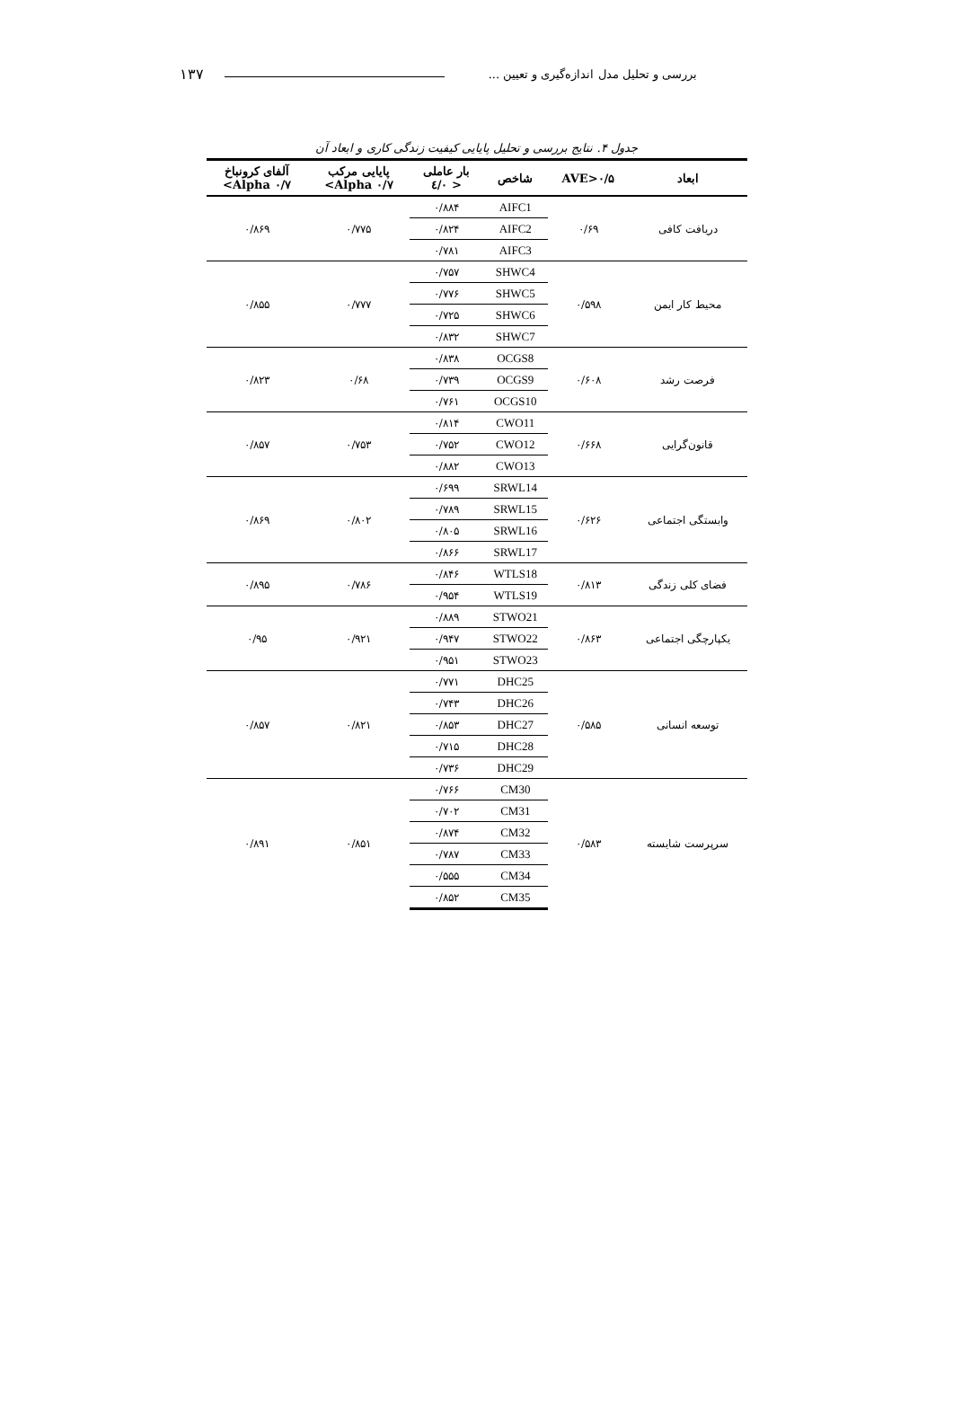بررسی و تحلیل مدل اندازه‌گیری و تعیین ... ۱۳۷
جدول ۴. نتایج بررسی و تحلیل پایایی کیفیت زندگی کاری و ابعاد آن
| ابعاد | AVE>۰/۵ | شاخص | بار عاملی < ۰/٤ | پایایی مرکب ۰/۷ Alpha> | آلفای کرونباخ ۰/۷ Alpha> |
| --- | --- | --- | --- | --- | --- |
| دریافت کافی | ۰/۶۹ | AIFC1 | ۰/۸۸۴ | ۰/۷۷۵ | ۰/۸۶۹ |
| | | AIFC2 | ۰/۸۲۴ | | |
| | | AIFC3 | ۰/۷۸۱ | | |
| محیط کار ایمن | ۰/۵۹۸ | SHWC4 | ۰/۷۵۷ | ۰/۷۷۷ | ۰/۸۵۵ |
| | | SHWC5 | ۰/۷۷۶ | | |
| | | SHWC6 | ۰/۷۲۵ | | |
| | | SHWC7 | ۰/۸۳۲ | | |
| فرصت رشد | ۰/۶۰۸ | OCGS8 | ۰/۸۳۸ | ۰/۶۸ | ۰/۸۲۳ |
| | | OCGS9 | ۰/۷۳۹ | | |
| | | OCGS10 | ۰/۷۶۱ | | |
| قانون‌گرایی | ۰/۶۶۸ | CWO11 | ۰/۸۱۴ | ۰/۷۵۳ | ۰/۸۵۷ |
| | | CWO12 | ۰/۷۵۲ | | |
| | | CWO13 | ۰/۸۸۲ | | |
| وابستگی اجتماعی | ۰/۶۲۶ | SRWL14 | ۰/۶۹۹ | ۰/۸۰۲ | ۰/۸۶۹ |
| | | SRWL15 | ۰/۷۸۹ | | |
| | | SRWL16 | ۰/۸۰۵ | | |
| | | SRWL17 | ۰/۸۶۶ | | |
| فضای کلی زندگی | ۰/۸۱۳ | WTLS18 | ۰/۸۴۶ | ۰/۷۸۶ | ۰/۸۹۵ |
| | | WTLS19 | ۰/۹۵۴ | | |
| یکپارچگی اجتماعی | ۰/۸۶۳ | STWO21 | ۰/۸۸۹ | ۰/۹۲۱ | ۰/۹۵ |
| | | STWO22 | ۰/۹۴۷ | | |
| | | STWO23 | ۰/۹۵۱ | | |
| توسعه انسانی | ۰/۵۸۵ | DHC25 | ۰/۷۷۱ | ۰/۸۲۱ | ۰/۸۵۷ |
| | | DHC26 | ۰/۷۴۳ | | |
| | | DHC27 | ۰/۸۵۳ | | |
| | | DHC28 | ۰/۷۱۵ | | |
| | | DHC29 | ۰/۷۳۶ | | |
| سرپرست شایسته | ۰/۵۸۳ | CM30 | ۰/۷۶۶ | ۰/۸۵۱ | ۰/۸۹۱ |
| | | CM31 | ۰/۷۰۲ | | |
| | | CM32 | ۰/۸۷۴ | | |
| | | CM33 | ۰/۷۸۷ | | |
| | | CM34 | ۰/۵۵۵ | | |
| | | CM35 | ۰/۸۵۲ | | |